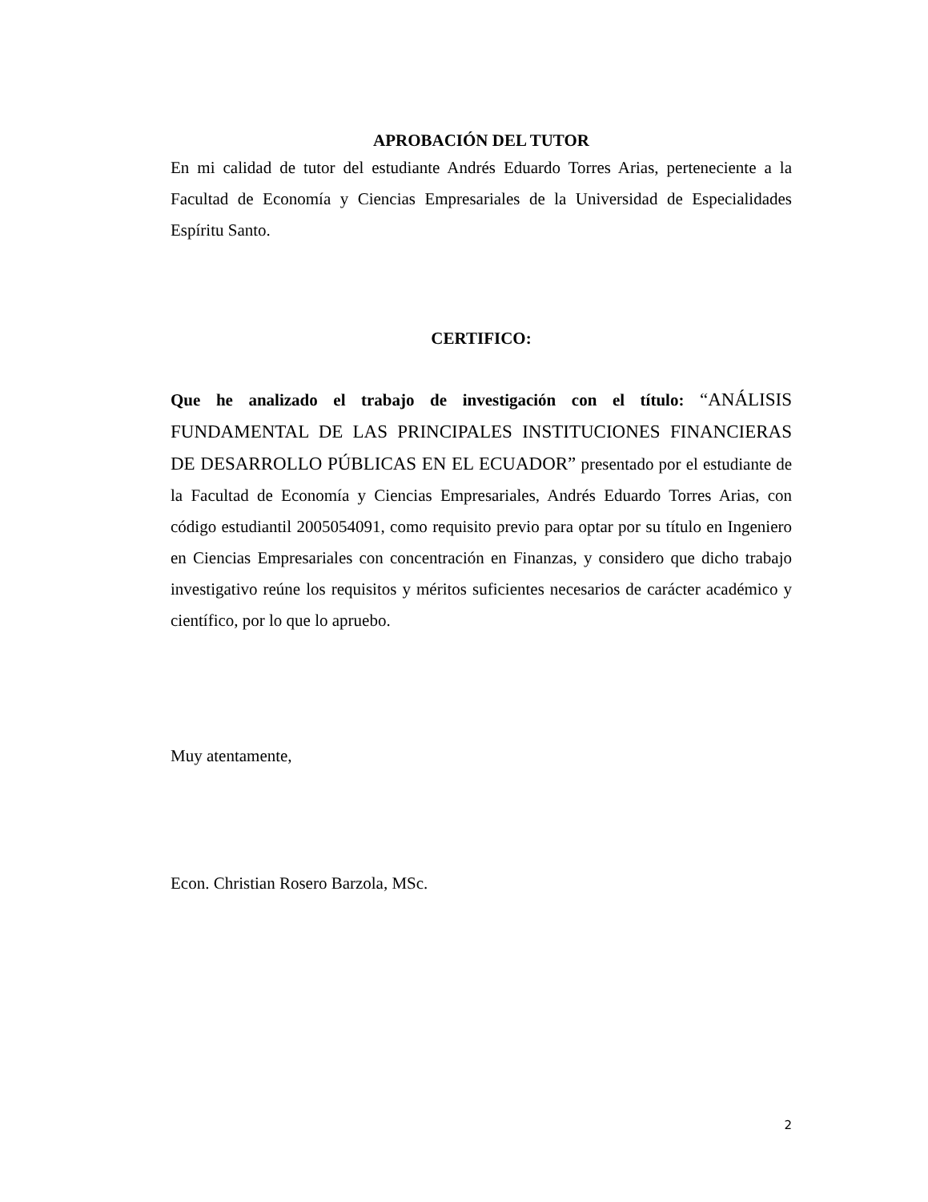APROBACIÓN DEL TUTOR
En mi calidad de tutor del estudiante Andrés Eduardo Torres Arias, perteneciente a la Facultad de Economía y Ciencias Empresariales de la Universidad de Especialidades Espíritu Santo.
CERTIFICO:
Que he analizado el trabajo de investigación con el título: “ANÁLISIS FUNDAMENTAL DE LAS PRINCIPALES INSTITUCIONES FINANCIERAS DE DESARROLLO PÚBLICAS EN EL ECUADOR” presentado por el estudiante de la Facultad de Economía y Ciencias Empresariales, Andrés Eduardo Torres Arias, con código estudiantil 2005054091, como requisito previo para optar por su título en Ingeniero en Ciencias Empresariales con concentración en Finanzas, y considero que dicho trabajo investigativo reúne los requisitos y méritos suficientes necesarios de carácter académico y científico, por lo que lo apruebo.
Muy atentamente,
Econ. Christian Rosero Barzola, MSc.
2